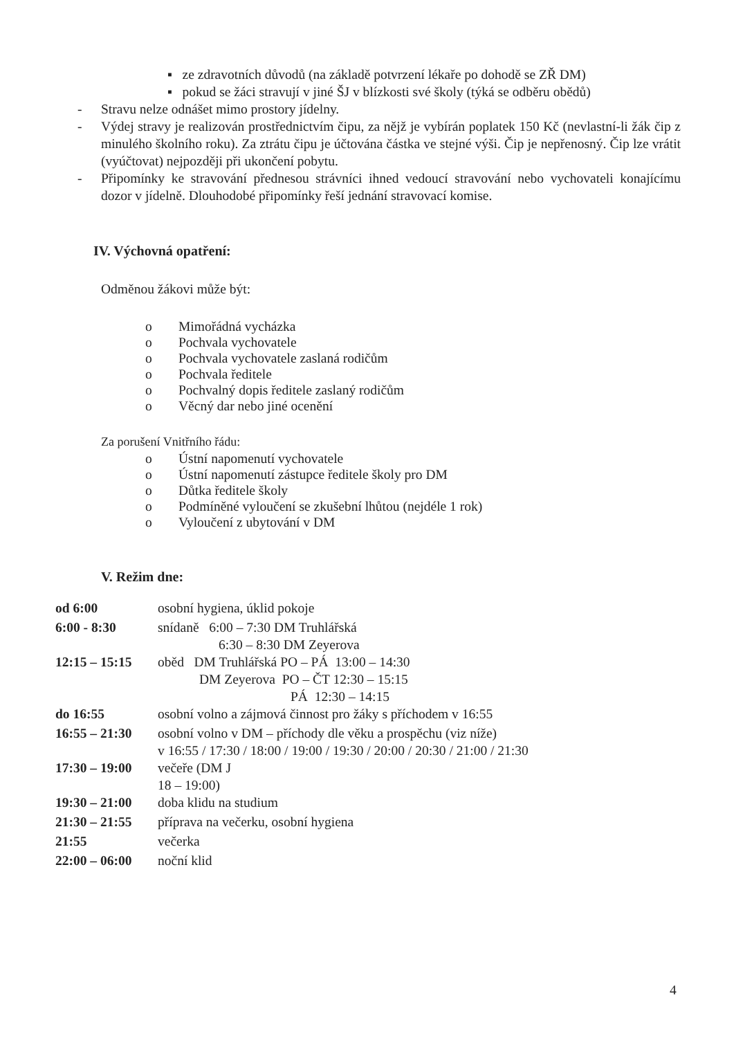▪ ze zdravotních důvodů (na základě potvrzení lékaře po dohodě se ZŘ DM)
▪ pokud se žáci stravují v jiné ŠJ v blízkosti své školy (týká se odběru obědů)
- Stravu nelze odnášet mimo prostory jídelny.
- Výdej stravy je realizován prostřednictvím čipu, za nějž je vybírán poplatek 150 Kč (nevlastní-li žák čip z minulého školního roku). Za ztrátu čipu je účtována částka ve stejné výši. Čip je nepřenosný. Čip lze vrátit (vyúčtovat) nejpozději při ukončení pobytu.
- Připomínky ke stravování přednesou strávníci ihned vedoucí stravování nebo vychovateli konajícímu dozor v jídelně. Dlouhodobé připomínky řeší jednání stravovací komise.
IV. Výchovná opatření:
Odměnou žákovi může být:
o Mimořádná vycházka
o Pochvala vychovatele
o Pochvala vychovatele zaslaná rodičům
o Pochvala ředitele
o Pochvalný dopis ředitele zaslaný rodičům
o Věcný dar nebo jiné ocenění
Za porušení Vnitřního řádu:
o Ústní napomenutí vychovatele
o Ústní napomenutí zástupce ředitele školy pro DM
o Důtka ředitele školy
o Podmíněné vyloučení se zkušební lhůtou (nejdéle 1 rok)
o Vyloučení z ubytování v DM
V. Režim dne:
| od 6:00 | osobní hygiena, úklid pokoje |
| 6:00 - 8:30 | snídaně 6:00 – 7:30 DM Truhlářská 6:30 – 8:30 DM Zeyerova |
| 12:15 – 15:15 | oběd DM Truhlářská PO – PÁ 13:00 – 14:30 DM Zeyerova PO – ČT 12:30 – 15:15 PÁ 12:30 – 14:15 |
| do 16:55 | osobní volno a zájmová činnost pro žáky s příchodem v 16:55 |
| 16:55 – 21:30 | osobní volno v DM – příchody dle věku a prospěchu (viz níže) v 16:55 / 17:30 / 18:00 / 19:00 / 19:30 / 20:00 / 20:30 / 21:00 / 21:30 |
| 17:30 – 19:00 | večeře (DM J 18 – 19:00) |
| 19:30 – 21:00 | doba klidu na studium |
| 21:30 – 21:55 | příprava na večerku, osobní hygiena |
| 21:55 | večerka |
| 22:00 – 06:00 | noční klid |
4